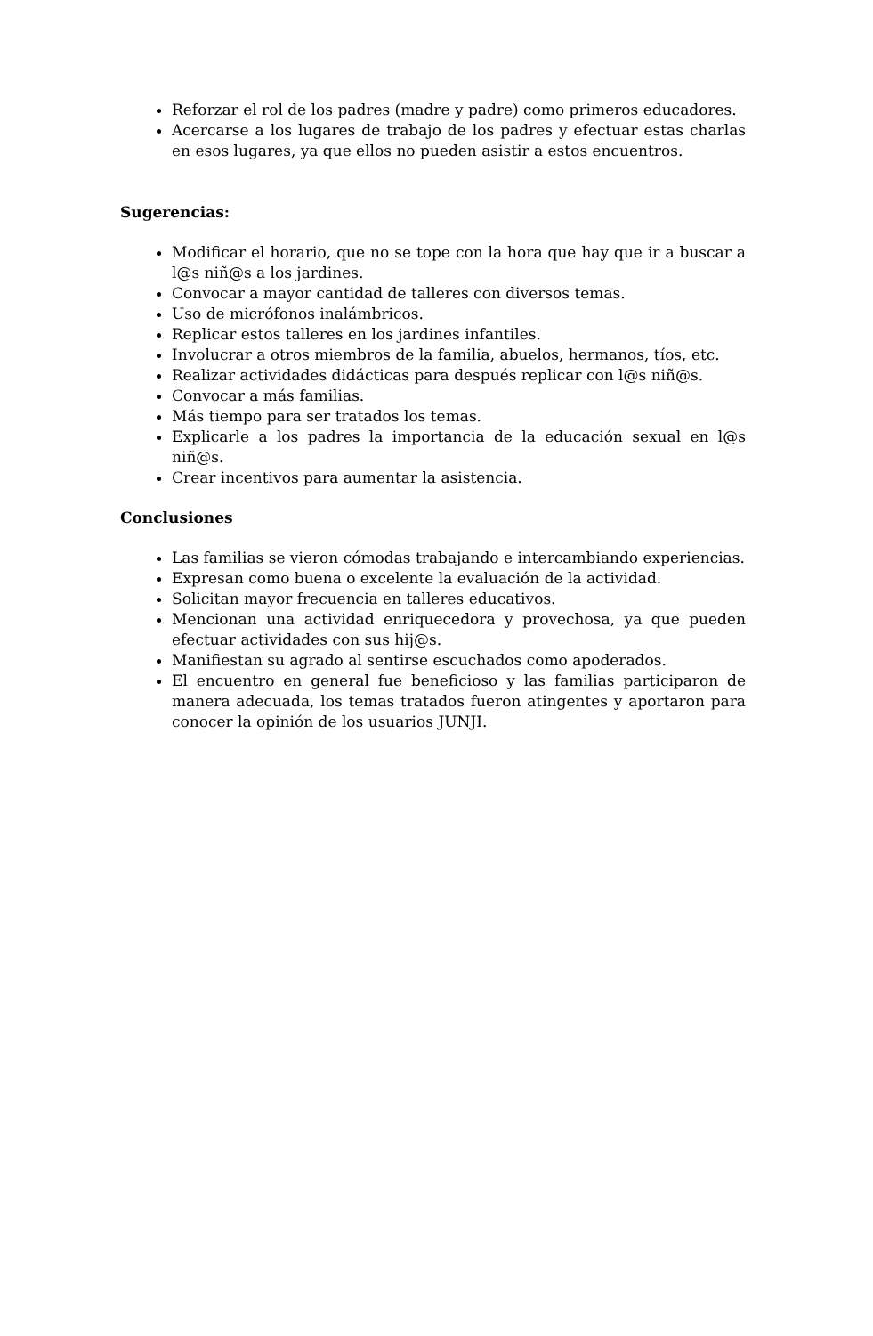Reforzar el rol de los padres (madre y padre) como primeros educadores.
Acercarse a los lugares de trabajo de los padres y efectuar estas charlas en esos lugares, ya que ellos no pueden asistir a estos encuentros.
Sugerencias:
Modificar el horario, que no se tope con la hora que hay que ir a buscar a l@s niñ@s a los jardines.
Convocar a mayor cantidad de talleres con diversos temas.
Uso de micrófonos inalámbricos.
Replicar estos talleres en los jardines infantiles.
Involucrar a otros miembros de la familia, abuelos, hermanos, tíos, etc.
Realizar actividades didácticas para después replicar con l@s niñ@s.
Convocar a más familias.
Más tiempo para ser tratados los temas.
Explicarle a los padres la importancia de la educación sexual en l@s niñ@s.
Crear incentivos para aumentar la asistencia.
Conclusiones
Las familias se vieron cómodas trabajando e intercambiando experiencias.
Expresan como buena o excelente la evaluación de la actividad.
Solicitan mayor frecuencia en talleres educativos.
Mencionan una actividad enriquecedora y provechosa, ya que pueden efectuar actividades con sus hij@s.
Manifiestan su agrado al sentirse escuchados como apoderados.
El encuentro en general fue beneficioso y las familias participaron de manera adecuada, los temas tratados fueron atingentes y aportaron para conocer la opinión de los usuarios JUNJI.